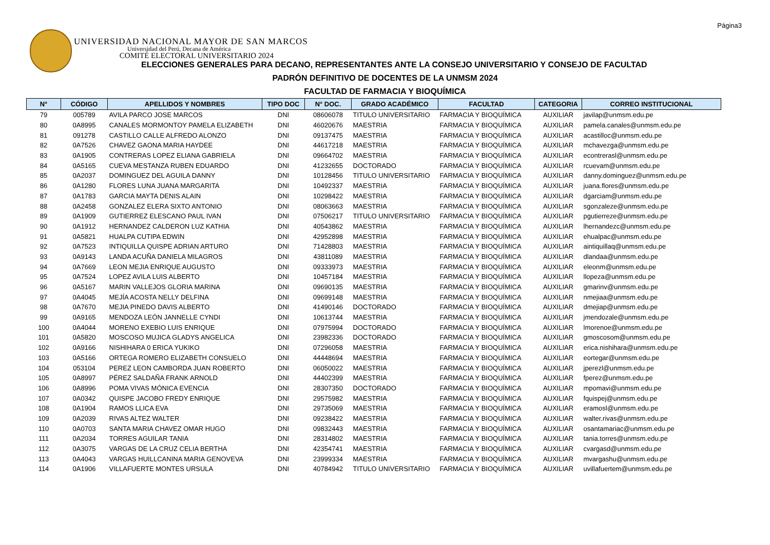Página3
UNIVERSIDAD NACIONAL MAYOR DE SAN MARCOS
Universidad del Perú, Decana de América
COMITÉ ELECTORAL UNIVERSITARIO 2024
ELECCIONES GENERALES PARA DECANO, REPRESENTANTES ANTE LA CONSEJO UNIVERSITARIO Y CONSEJO DE FACULTAD
PADRÓN DEFINITIVO DE DOCENTES DE LA UNMSM 2024
FACULTAD DE FARMACIA Y BIOQUÍMICA
| N° | CÓDIGO | APELLIDOS Y NOMBRES | TIPO DOC | N° DOC. | GRADO ACADÉMICO | FACULTAD | CATEGORIA | CORREO INSTITUCIONAL |
| --- | --- | --- | --- | --- | --- | --- | --- | --- |
| 79 | 005789 | AVILA PARCO JOSE MARCOS | DNI | 08606078 | TITULO UNIVERSITARIO | FARMACIA Y BIOQUÍMICA | AUXILIAR | javilap@unmsm.edu.pe |
| 80 | 0A8995 | CANALES MORMONTOY PAMELA ELIZABETH | DNI | 46020676 | MAESTRIA | FARMACIA Y BIOQUÍMICA | AUXILIAR | pamela.canales@unmsm.edu.pe |
| 81 | 091278 | CASTILLO CALLE ALFREDO ALONZO | DNI | 09137475 | MAESTRIA | FARMACIA Y BIOQUÍMICA | AUXILIAR | acastilloc@unmsm.edu.pe |
| 82 | 0A7526 | CHAVEZ GAONA MARIA HAYDEE | DNI | 44617218 | MAESTRIA | FARMACIA Y BIOQUÍMICA | AUXILIAR | mchavezga@unmsm.edu.pe |
| 83 | 0A1905 | CONTRERAS LOPEZ ELIANA GABRIELA | DNI | 09664702 | MAESTRIA | FARMACIA Y BIOQUÍMICA | AUXILIAR | econtrerasl@unmsm.edu.pe |
| 84 | 0A5165 | CUEVA MESTANZA RUBEN EDUARDO | DNI | 41232655 | DOCTORADO | FARMACIA Y BIOQUÍMICA | AUXILIAR | rcuevam@unmsm.edu.pe |
| 85 | 0A2037 | DOMINGUEZ DEL AGUILA DANNY | DNI | 10128456 | TITULO UNIVERSITARIO | FARMACIA Y BIOQUÍMICA | AUXILIAR | danny.dominguez@unmsm.edu.pe |
| 86 | 0A1280 | FLORES LUNA JUANA MARGARITA | DNI | 10492337 | MAESTRIA | FARMACIA Y BIOQUÍMICA | AUXILIAR | juana.flores@unmsm.edu.pe |
| 87 | 0A1783 | GARCIA MAYTA DENIS ALAIN | DNI | 10298422 | MAESTRIA | FARMACIA Y BIOQUÍMICA | AUXILIAR | dgarciam@unmsm.edu.pe |
| 88 | 0A2458 | GONZALEZ ELERA SIXTO ANTONIO | DNI | 08063663 | MAESTRIA | FARMACIA Y BIOQUÍMICA | AUXILIAR | sgonzaleze@unmsm.edu.pe |
| 89 | 0A1909 | GUTIERREZ ELESCANO PAUL IVAN | DNI | 07506217 | TITULO UNIVERSITARIO | FARMACIA Y BIOQUÍMICA | AUXILIAR | pgutierreze@unmsm.edu.pe |
| 90 | 0A1912 | HERNANDEZ CALDERON LUZ KATHIA | DNI | 40543862 | MAESTRIA | FARMACIA Y BIOQUÍMICA | AUXILIAR | lhernandezc@unmsm.edu.pe |
| 91 | 0A5821 | HUALPA CUTIPA EDWIN | DNI | 42952898 | MAESTRIA | FARMACIA Y BIOQUÍMICA | AUXILIAR | ehualpac@unmsm.edu.pe |
| 92 | 0A7523 | INTIQUILLA QUISPE ADRIAN ARTURO | DNI | 71428803 | MAESTRIA | FARMACIA Y BIOQUÍMICA | AUXILIAR | aintiquillaq@unmsm.edu.pe |
| 93 | 0A9143 | LANDA ACUÑA DANIELA MILAGROS | DNI | 43811089 | MAESTRIA | FARMACIA Y BIOQUÍMICA | AUXILIAR | dlandaa@unmsm.edu.pe |
| 94 | 0A7669 | LEON MEJIA ENRIQUE AUGUSTO | DNI | 09333973 | MAESTRIA | FARMACIA Y BIOQUÍMICA | AUXILIAR | eleonm@unmsm.edu.pe |
| 95 | 0A7524 | LOPEZ AVILA LUIS ALBERTO | DNI | 10457184 | MAESTRIA | FARMACIA Y BIOQUÍMICA | AUXILIAR | llopeza@unmsm.edu.pe |
| 96 | 0A5167 | MARIN VALLEJOS GLORIA MARINA | DNI | 09690135 | MAESTRIA | FARMACIA Y BIOQUÍMICA | AUXILIAR | gmarinv@unmsm.edu.pe |
| 97 | 0A4045 | MEJÍA ACOSTA NELLY DELFINA | DNI | 09699148 | MAESTRIA | FARMACIA Y BIOQUÍMICA | AUXILIAR | nmejiaa@unmsm.edu.pe |
| 98 | 0A7670 | MEJIA PINEDO DAVIS ALBERTO | DNI | 41490146 | DOCTORADO | FARMACIA Y BIOQUÍMICA | AUXILIAR | dmejiap@unmsm.edu.pe |
| 99 | 0A9165 | MENDOZA LEÓN JANNELLE CYNDI | DNI | 10613744 | MAESTRIA | FARMACIA Y BIOQUÍMICA | AUXILIAR | jmendozale@unmsm.edu.pe |
| 100 | 0A4044 | MORENO EXEBIO LUIS ENRIQUE | DNI | 07975994 | DOCTORADO | FARMACIA Y BIOQUÍMICA | AUXILIAR | lmorenoe@unmsm.edu.pe |
| 101 | 0A5820 | MOSCOSO MUJICA GLADYS ANGELICA | DNI | 23982336 | DOCTORADO | FARMACIA Y BIOQUÍMICA | AUXILIAR | gmoscosom@unmsm.edu.pe |
| 102 | 0A9166 | NISHIHARA 0 ERICA YUKIKO | DNI | 07296058 | MAESTRIA | FARMACIA Y BIOQUÍMICA | AUXILIAR | erica.nishihara@unmsm.edu.pe |
| 103 | 0A5166 | ORTEGA ROMERO ELIZABETH CONSUELO | DNI | 44448694 | MAESTRIA | FARMACIA Y BIOQUÍMICA | AUXILIAR | eortegar@unmsm.edu.pe |
| 104 | 053104 | PEREZ LEON CAMBORDA JUAN ROBERTO | DNI | 06050022 | MAESTRIA | FARMACIA Y BIOQUÍMICA | AUXILIAR | jperezl@unmsm.edu.pe |
| 105 | 0A8997 | PÉREZ SALDAÑA FRANK ARNOLD | DNI | 44402399 | MAESTRIA | FARMACIA Y BIOQUÍMICA | AUXILIAR | fperez@unmsm.edu.pe |
| 106 | 0A8996 | POMA VIVAS MÓNICA EVENCIA | DNI | 28307350 | DOCTORADO | FARMACIA Y BIOQUÍMICA | AUXILIAR | mpomavi@unmsm.edu.pe |
| 107 | 0A0342 | QUISPE JACOBO FREDY ENRIQUE | DNI | 29575982 | MAESTRIA | FARMACIA Y BIOQUÍMICA | AUXILIAR | fquispej@unmsm.edu.pe |
| 108 | 0A1904 | RAMOS LLICA EVA | DNI | 29735069 | MAESTRIA | FARMACIA Y BIOQUÍMICA | AUXILIAR | eramosl@unmsm.edu.pe |
| 109 | 0A2039 | RIVAS ALTEZ WALTER | DNI | 09238422 | MAESTRIA | FARMACIA Y BIOQUÍMICA | AUXILIAR | walter.rivas@unmsm.edu.pe |
| 110 | 0A0703 | SANTA MARIA CHAVEZ OMAR HUGO | DNI | 09832443 | MAESTRIA | FARMACIA Y BIOQUÍMICA | AUXILIAR | osantamariac@unmsm.edu.pe |
| 111 | 0A2034 | TORRES AGUILAR TANIA | DNI | 28314802 | MAESTRIA | FARMACIA Y BIOQUÍMICA | AUXILIAR | tania.torres@unmsm.edu.pe |
| 112 | 0A3075 | VARGAS DE LA CRUZ CELIA BERTHA | DNI | 42354741 | MAESTRIA | FARMACIA Y BIOQUÍMICA | AUXILIAR | cvargasd@unmsm.edu.pe |
| 113 | 0A4043 | VARGAS HUILLCANINA MARIA GENOVEVA | DNI | 23999334 | MAESTRIA | FARMACIA Y BIOQUÍMICA | AUXILIAR | mvargashu@unmsm.edu.pe |
| 114 | 0A1906 | VILLAFUERTE MONTES URSULA | DNI | 40784942 | TITULO UNIVERSITARIO | FARMACIA Y BIOQUÍMICA | AUXILIAR | uvillafuertem@unmsm.edu.pe |